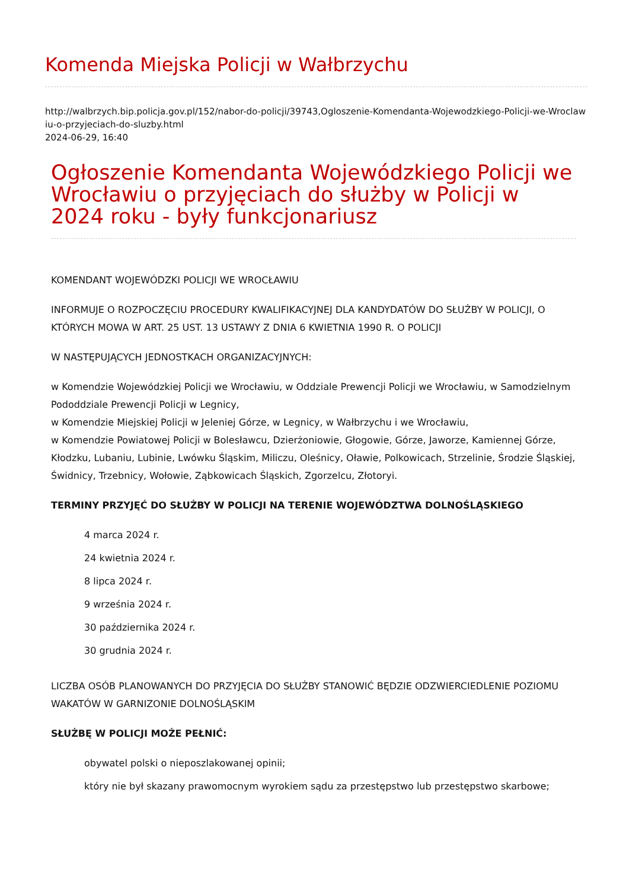Komenda Miejska Policji w Wałbrzychu
http://walbrzych.bip.policja.gov.pl/152/nabor-do-policji/39743,Ogloszenie-Komendanta-Wojewodzkiego-Policji-we-Wroclawiu-o-przyjeciach-do-sluzby.html
2024-06-29, 16:40
Ogłoszenie Komendanta Wojewódzkiego Policji we Wrocławiu o przyjęciach do służby w Policji w 2024 roku - były funkcjonariusz
KOMENDANT WOJEWÓDZKI POLICJI WE WROCŁAWIU
INFORMUJE O ROZPOCZĘCIU PROCEDURY KWALIFIKACYJNEJ DLA KANDYDATÓW DO SŁUŻBY W POLICJI, O KTÓRYCH MOWA W ART. 25 UST. 13 USTAWY Z DNIA 6 KWIETNIA 1990 R. O POLICJI
W NASTĘPUJĄCYCH JEDNOSTKACH ORGANIZACYJNYCH:
w Komendzie Wojewódzkiej Policji we Wrocławiu, w Oddziale Prewencji Policji we Wrocławiu, w Samodzielnym Pododdziale Prewencji Policji w Legnicy,
w Komendzie Miejskiej Policji w Jeleniej Górze, w Legnicy, w Wałbrzychu i we Wrocławiu,
w Komendzie Powiatowej Policji w Bolesławcu, Dzierżoniowie, Głogowie, Górze, Jaworze, Kamiennej Górze, Kłodzku, Lubaniu, Lubinie, Lwówku Śląskim, Miliczu, Oleśnicy, Oławie, Polkowicach, Strzelinie, Środzie Śląskiej, Świdnicy, Trzebnicy, Wołowie, Ząbkowicach Śląskich, Zgorzelcu, Złotoryi.
TERMINY PRZYJĘĆ DO SŁUŻBY W POLICJI NA TERENIE WOJEWÓDZTWA DOLNOŚLĄSKIEGO
4 marca 2024 r.
24 kwietnia 2024 r.
8 lipca 2024 r.
9 września 2024 r.
30 października 2024 r.
30 grudnia 2024 r.
LICZBA OSÓB PLANOWANYCH DO PRZYJĘCIA DO SŁUŻBY STANOWIĆ BĘDZIE ODZWIERCIEDLENIE POZIOMU WAKATÓW W GARNIZONIE DOLNOŚLĄSKIM
SŁUŻBĘ W POLICJI MOŻE PEŁNIĆ:
obywatel polski o nieposzlakowanej opinii;
który nie był skazany prawomocnym wyrokiem sądu za przestępstwo lub przestępstwo skarbowe;